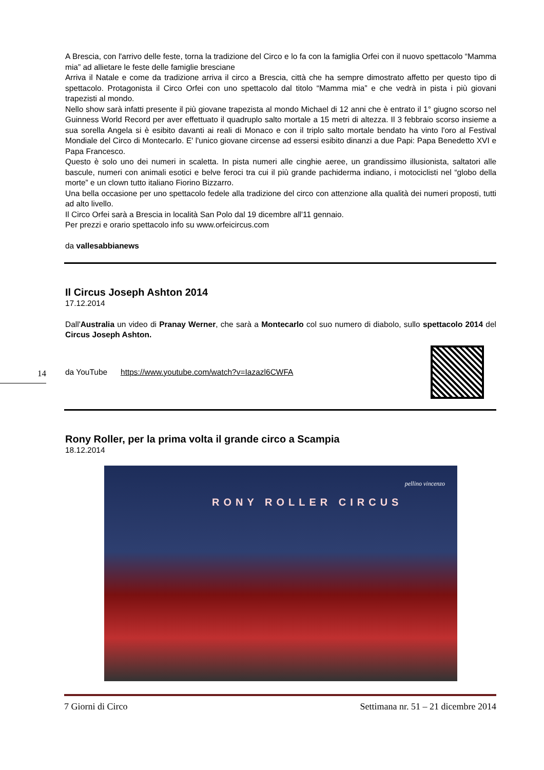A Brescia, con l'arrivo delle feste, torna la tradizione del Circo e lo fa con la famiglia Orfei con il nuovo spettacolo “Mamma mia” ad allietare le feste delle famiglie bresciane
Arriva il Natale e come da tradizione arriva il circo a Brescia, città che ha sempre dimostrato affetto per questo tipo di spettacolo. Protagonista il Circo Orfei con uno spettacolo dal titolo “Mamma mia” e che vedrà in pista i più giovani trapezisti al mondo.
Nello show sarà infatti presente il più giovane trapezista al mondo Michael di 12 anni che è entrato il 1° giugno scorso nel Guinness World Record per aver effettuato il quadruplo salto mortale a 15 metri di altezza. Il 3 febbraio scorso insieme a sua sorella Angela si è esibito davanti ai reali di Monaco e con il triplo salto mortale bendato ha vinto l'oro al Festival Mondiale del Circo di Montecarlo. E' l'unico giovane circense ad essersi esibito dinanzi a due Papi: Papa Benedetto XVI e Papa Francesco.
Questo è solo uno dei numeri in scaletta. In pista numeri alle cinghie aeree, un grandissimo illusionista, saltatori alle bascule, numeri con animali esotici e belve feroci tra cui il più grande pachiderma indiano, i motociclisti nel “globo della morte” e un clown tutto italiano Fiorino Bizzarro.
Una bella occasione per uno spettacolo fedele alla tradizione del circo con attenzione alla qualità dei numeri proposti, tutti ad alto livello.
Il Circo Orfei sarà a Brescia in località San Polo dal 19 dicembre all'11 gennaio.
Per prezzi e orario spettacolo info su www.orfeicircus.com
da vallesabbianews
Il Circus Joseph Ashton 2014
17.12.2014
Dall'Australia un video di Pranay Werner, che sarà a Montecarlo col suo numero di diabolo, sullo spettacolo 2014 del Circus Joseph Ashton.
da YouTube https://www.youtube.com/watch?v=Iazazl6CWFA
Rony Roller, per la prima volta il grande circo a Scampia
18.12.2014
pellino vincenzo
RONY ROLLER CIRCUS
14
7 Giorni di Circo Settimana nr. 51 – 21 dicembre 2014